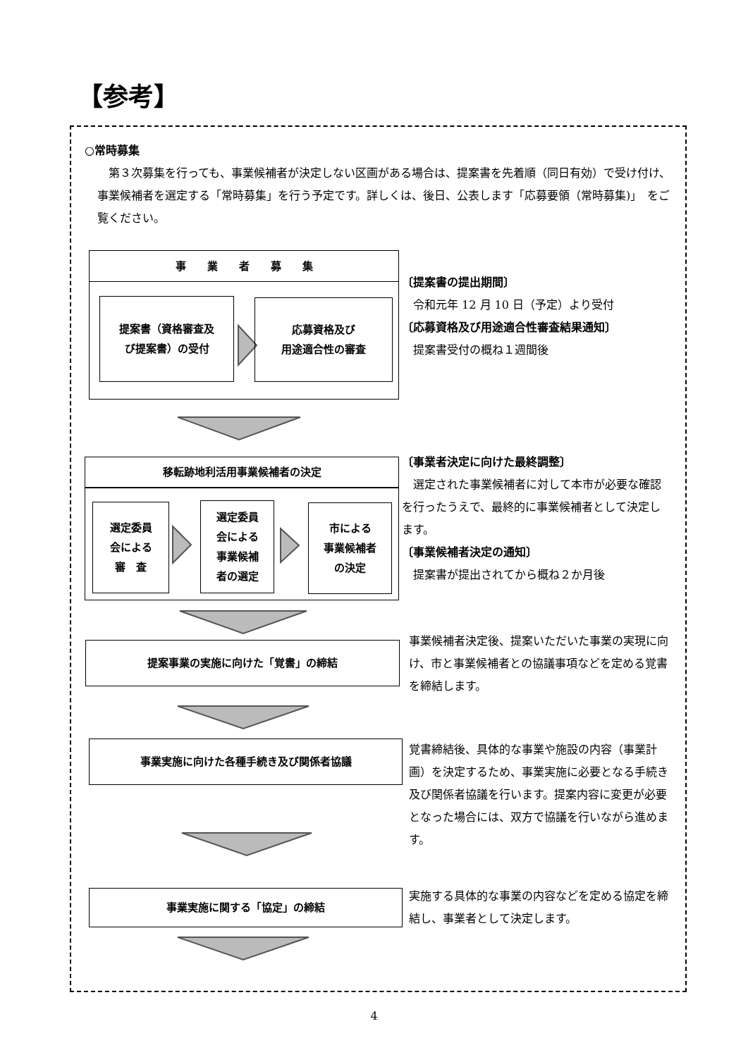【参考】
○常時募集
　第３次募集を行っても、事業候補者が決定しない区画がある場合は、提案書を先着順（同日有効）で受け付け、事業候補者を選定する「常時募集」を行う予定です。詳しくは、後日、公表します「応募要領（常時募集)」　をご覧ください。
事　　業　　者　　募　　集
提案書（資格審査及
び提案書）の受付
応募資格及び
用途適合性の審査
〔提案書の提出期間〕
　令和元年 12 月 10 日（予定）より受付
〔応募資格及び用途適合性審査結果通知〕
　提案書受付の概ね１週間後
移転跡地利活用事業候補者の決定
選定委員
会による
審　査
選定委員
会による
事業候補
者の選定
市による
事業候補者
の決定
〔事業者決定に向けた最終調整〕
　選定された事業候補者に対して本市が必要な確認を行ったうえで、最終的に事業候補者として決定します。
〔事業候補者決定の通知〕
　提案書が提出されてから概ね２か月後
提案事業の実施に向けた「覚書」の締結
事業候補者決定後、提案いただいた事業の実現に向け、市と事業候補者との協議事項などを定める覚書を締結します。
事業実施に向けた各種手続き及び関係者協議
覚書締結後、具体的な事業や施設の内容（事業計画）を決定するため、事業実施に必要となる手続き及び関係者協議を行います。提案内容に変更が必要となった場合には、双方で協議を行いながら進めます。
事業実施に関する「協定」の締結
実施する具体的な事業の内容などを定める協定を締結し、事業者として決定します。
4